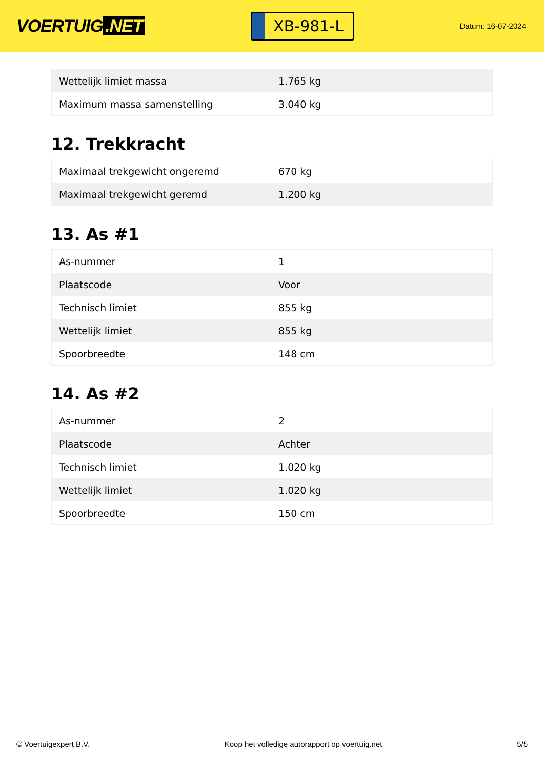VOERTUIG.NET
XB-981-L
Datum: 16-07-2024
| Wettelijk limiet massa | 1.765 kg |
| Maximum massa samenstelling | 3.040 kg |
12. Trekkracht
| Maximaal trekgewicht ongeremd | 670 kg |
| Maximaal trekgewicht geremd | 1.200 kg |
13. As #1
| As-nummer | 1 |
| Plaatscode | Voor |
| Technisch limiet | 855 kg |
| Wettelijk limiet | 855 kg |
| Spoorbreedte | 148 cm |
14. As #2
| As-nummer | 2 |
| Plaatscode | Achter |
| Technisch limiet | 1.020 kg |
| Wettelijk limiet | 1.020 kg |
| Spoorbreedte | 150 cm |
© Voertuigexpert B.V. Koop het volledige autorapport op voertuig.net 5/5